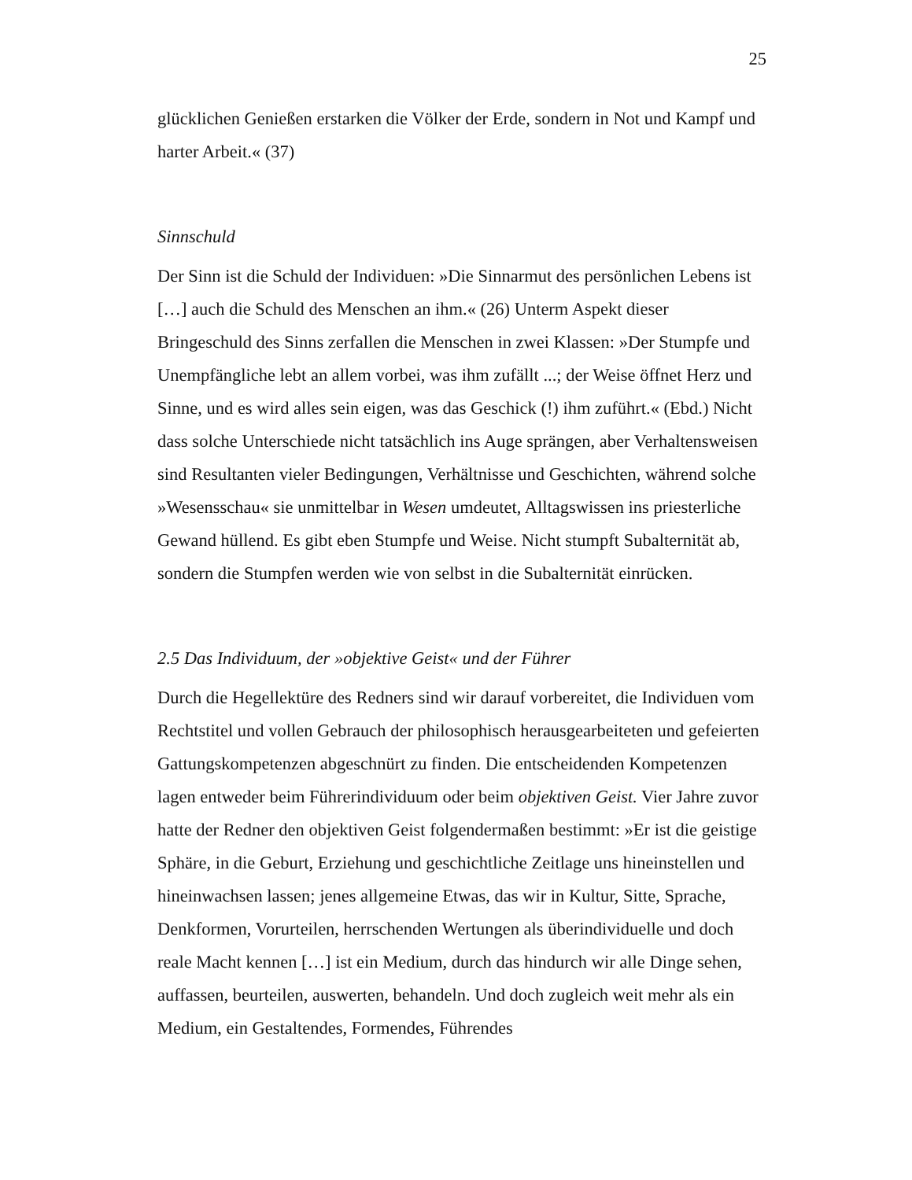25
glücklichen Genießen erstarken die Völker der Erde, sondern in Not und Kampf und harter Arbeit.« (37)
Sinnschuld
Der Sinn ist die Schuld der Individuen: »Die Sinnarmut des persönlichen Lebens ist […] auch die Schuld des Menschen an ihm.« (26) Unterm Aspekt dieser Bringeschuld des Sinns zerfallen die Menschen in zwei Klassen: »Der Stumpfe und Unempfängliche lebt an allem vorbei, was ihm zufällt ...; der Weise öffnet Herz und Sinne, und es wird alles sein eigen, was das Geschick (!) ihm zuführt.« (Ebd.) Nicht dass solche Unterschiede nicht tatsächlich ins Auge sprängen, aber Verhaltensweisen sind Resultanten vieler Bedingungen, Verhältnisse und Geschichten, während solche »Wesensschau« sie unmittelbar in Wesen umdeutet, Alltagswissen ins priesterliche Gewand hüllend. Es gibt eben Stumpfe und Weise. Nicht stumpft Subalternität ab, sondern die Stumpfen werden wie von selbst in die Subalternität einrücken.
2.5 Das Individuum, der »objektive Geist« und der Führer
Durch die Hegellektüre des Redners sind wir darauf vorbereitet, die Individuen vom Rechtstitel und vollen Gebrauch der philosophisch herausgearbeiteten und gefeierten Gattungskompetenzen abgeschnürt zu finden. Die entscheidenden Kompetenzen lagen entweder beim Führerindividuum oder beim objektiven Geist. Vier Jahre zuvor hatte der Redner den objektiven Geist folgendermaßen bestimmt: »Er ist die geistige Sphäre, in die Geburt, Erziehung und geschichtliche Zeitlage uns hineinstellen und hineinwachsen lassen; jenes allgemeine Etwas, das wir in Kultur, Sitte, Sprache, Denkformen, Vorurteilen, herrschenden Wertungen als überindividuelle und doch reale Macht kennen […] ist ein Medium, durch das hindurch wir alle Dinge sehen, auffassen, beurteilen, auswerten, behandeln. Und doch zugleich weit mehr als ein Medium, ein Gestaltendes, Formendes, Führendes